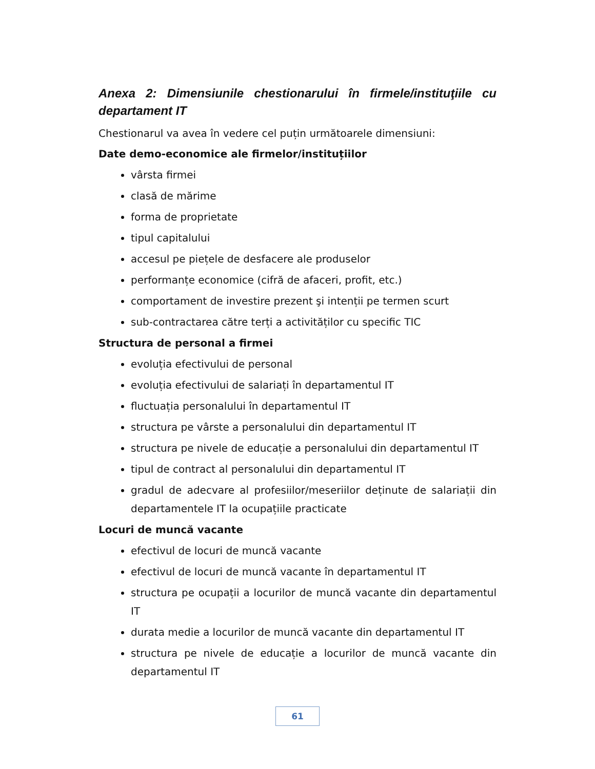Anexa 2: Dimensiunile chestionarului în firmele/instituţiile cu departament IT
Chestionarul va avea în vedere cel puțin următoarele dimensiuni:
Date demo-economice ale firmelor/instituțiilor
vârsta firmei
clasă de mărime
forma de proprietate
tipul capitalului
accesul pe piețele de desfacere ale produselor
performanțe economice (cifră de afaceri, profit, etc.)
comportament de investire prezent şi intenții pe termen scurt
sub-contractarea către terți a activităților cu specific TIC
Structura de personal a firmei
evoluția efectivului de personal
evoluția efectivului de salariați în departamentul IT
fluctuația personalului în departamentul IT
structura pe vârste a personalului din departamentul IT
structura pe nivele de educație a personalului din departamentul IT
tipul de contract al personalului din departamentul IT
gradul de adecvare al profesiilor/meseriilor deținute de salariații din departamentele IT la ocupațiile practicate
Locuri de muncă vacante
efectivul de locuri de muncă vacante
efectivul de locuri de muncă vacante în departamentul IT
structura pe ocupații a locurilor de muncă vacante din departamentul IT
durata medie a locurilor de muncă vacante din departamentul IT
structura pe nivele de educație a locurilor de muncă vacante din departamentul IT
61